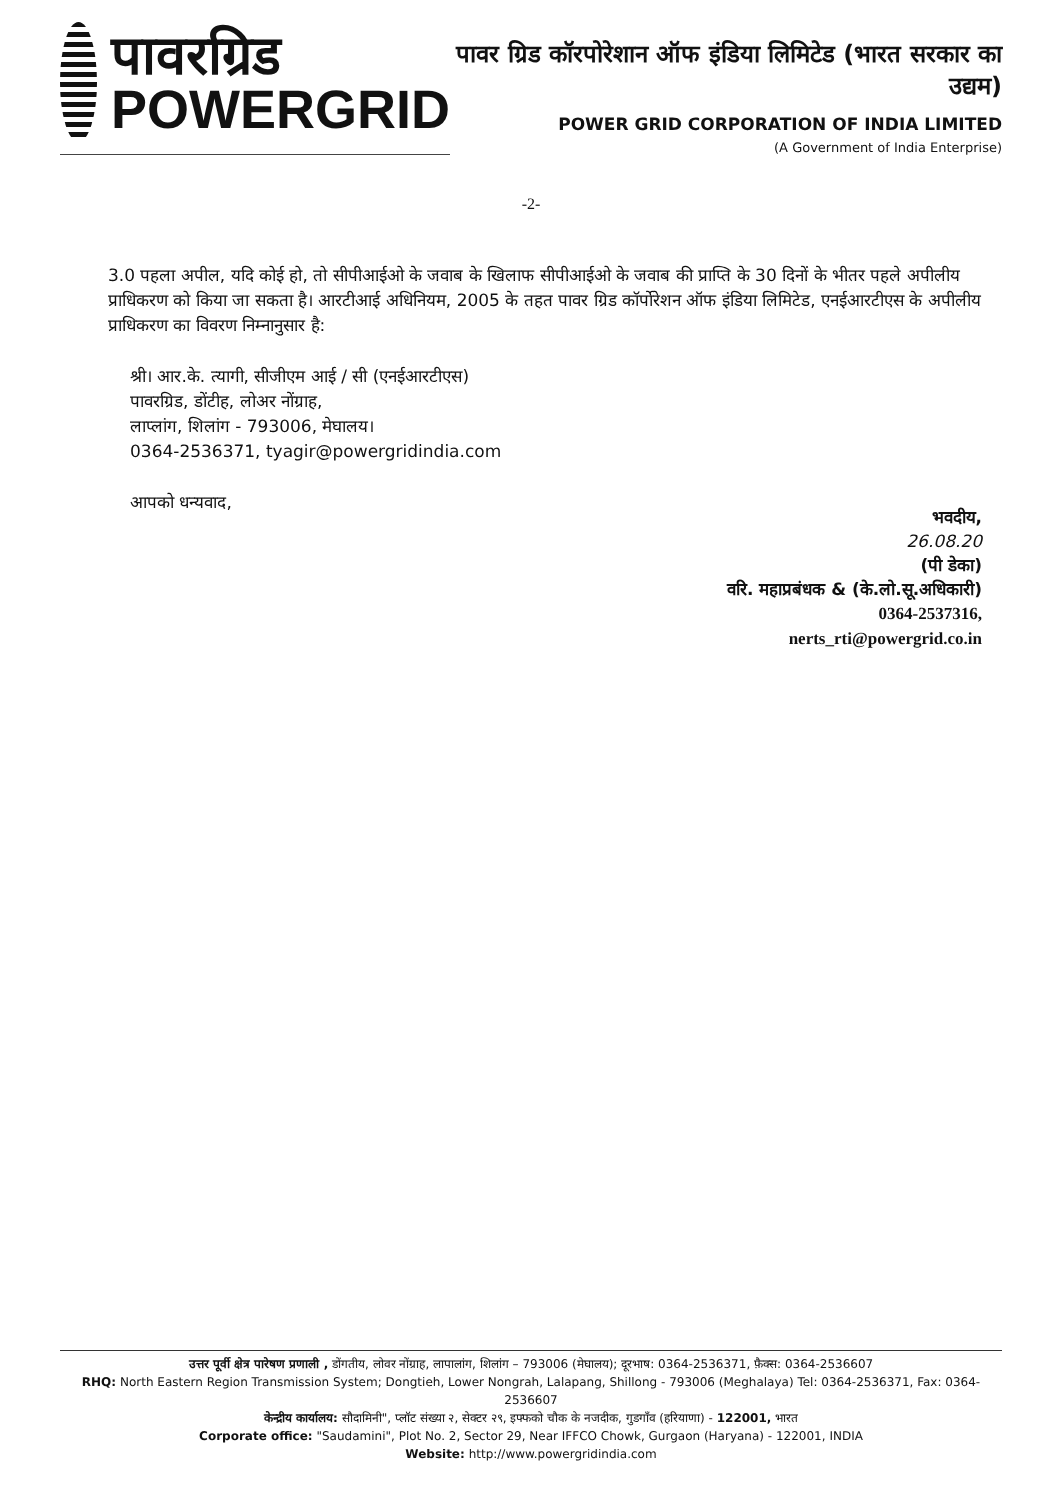पावरग्रिड
POWERGRID
पावर ग्रिड कॉरपोरेशान ऑफ इंडिया लिमिटेड (भारत सरकार का उद्यम)
POWER GRID CORPORATION OF INDIA LIMITED
(A Government of India Enterprise)
-2-
3.0 पहला अपील, यदि कोई हो, तो सीपीआईओ के जवाब के खिलाफ सीपीआईओ के जवाब की प्राप्ति के 30 दिनों के भीतर पहले अपीलीय प्राधिकरण को किया जा सकता है। आरटीआई अधिनियम, 2005 के तहत पावर ग्रिड कॉर्पोरेशन ऑफ इंडिया लिमिटेड, एनईआरटीएस के अपीलीय प्राधिकरण का विवरण निम्नानुसार है:
श्री। आर.के. त्यागी, सीजीएम आई / सी (एनईआरटीएस)
पावरग्रिड, डोंटीह, लोअर नोंग्राह,
लाप्लांग, शिलांग - 793006, मेघालय।
0364-2536371, tyagir@powergridindia.com
आपको धन्यवाद,
भवदीय,
26.08.20
(पी डेका)
वरि. महाप्रबंधक & (के.लो.सू.अधिकारी)
0364-2537316,
nerts_rti@powergrid.co.in
उत्तर पूर्वी क्षेत्र पारेषण प्रणाली , डोंगतीय, लोवर नोंग्राह, लापालांग, शिलांग – 793006 (मेघालय); दूरभाष: 0364-2536371, फ़ैक्स: 0364-2536607
RHQ: North Eastern Region Transmission System; Dongtieh, Lower Nongrah, Lalapang, Shillong - 793006 (Meghalaya) Tel: 0364-2536371, Fax: 0364-2536607
केन्द्रीय कार्यालय: सौदामिनी", प्लॉट संख्या २, सेक्टर २९, इफ्फको चौक के नजदीक, गुडगाँव (हरियाणा) - 122001, भारत
Corporate office: "Saudamini", Plot No. 2, Sector 29, Near IFFCO Chowk, Gurgaon (Haryana) - 122001, INDIA
Website: http://www.powergridindia.com